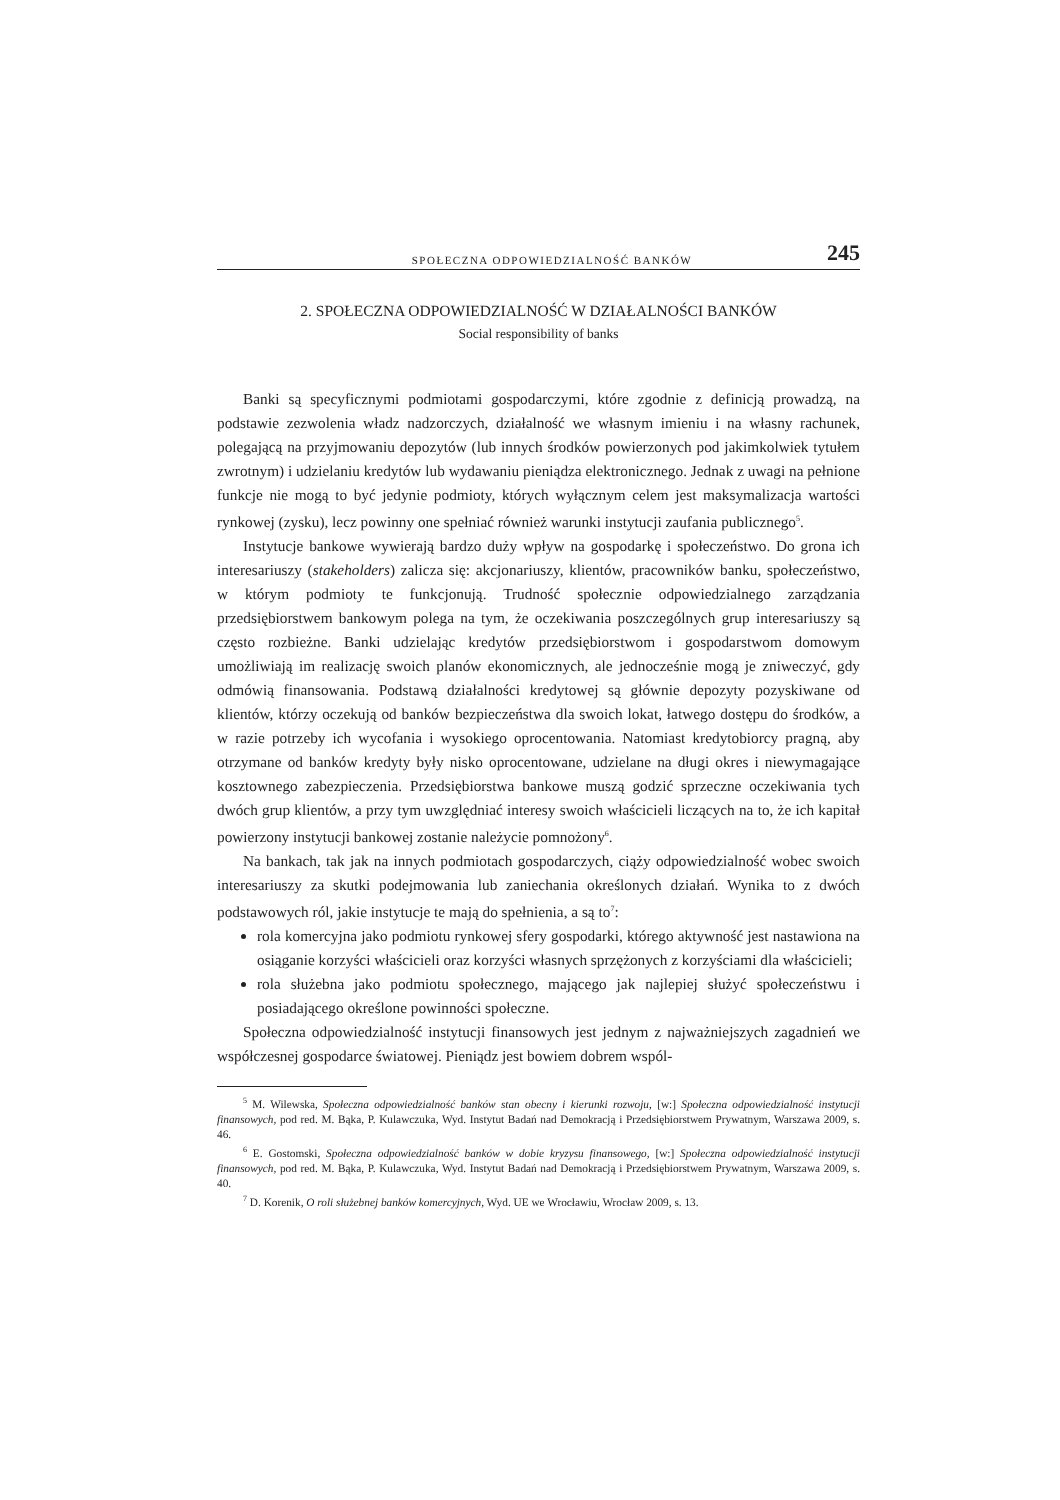SPOŁECZNA ODPOWIEDZIALNOŚĆ BANKÓW 245
2. SPOŁECZNA ODPOWIEDZIALNOŚĆ W DZIAŁALNOŚCI BANKÓW
Social responsibility of banks
Banki są specyficznymi podmiotami gospodarczymi, które zgodnie z definicją prowadzą, na podstawie zezwolenia władz nadzorczych, działalność we własnym imieniu i na własny rachunek, polegającą na przyjmowaniu depozytów (lub innych środków powierzonych pod jakimkolwiek tytułem zwrotnym) i udzielaniu kredytów lub wydawaniu pieniądza elektronicznego. Jednak z uwagi na pełnione funkcje nie mogą to być jedynie podmioty, których wyłącznym celem jest maksymalizacja wartości rynkowej (zysku), lecz powinny one spełniać również warunki instytucji zaufania publicznego<sup>5</sup>.
Instytucje bankowe wywierają bardzo duży wpływ na gospodarkę i społeczeństwo. Do grona ich interesariuszy (stakeholders) zalicza się: akcjonariuszy, klientów, pracowników banku, społeczeństwo, w którym podmioty te funkcjonują. Trudność społecznie odpowiedzialnego zarządzania przedsiębiorstwem bankowym polega na tym, że oczekiwania poszczególnych grup interesariuszy są często rozbieżne. Banki udzielając kredytów przedsiębiorstwom i gospodarstwom domowym umożliwiają im realizację swoich planów ekonomicznych, ale jednocześnie mogą je zniweczyć, gdy odmówią finansowania. Podstawą działalności kredytowej są głównie depozyty pozyskiwane od klientów, którzy oczekują od banków bezpieczeństwa dla swoich lokat, łatwego dostępu do środków, a w razie potrzeby ich wycofania i wysokiego oprocentowania. Natomiast kredytobiorcy pragną, aby otrzymane od banków kredyty były nisko oprocentowane, udzielane na długi okres i niewymagające kosztownego zabezpieczenia. Przedsiębiorstwa bankowe muszą godzić sprzeczne oczekiwania tych dwóch grup klientów, a przy tym uwzględniać interesy swoich właścicieli liczących na to, że ich kapitał powierzony instytucji bankowej zostanie należycie pomnożony<sup>6</sup>.
Na bankach, tak jak na innych podmiotach gospodarczych, ciąży odpowiedzialność wobec swoich interesariuszy za skutki podejmowania lub zaniechania określonych działań. Wynika to z dwóch podstawowych ról, jakie instytucje te mają do spełnienia, a są to<sup>7</sup>:
rola komercyjna jako podmiotu rynkowej sfery gospodarki, którego aktywność jest nastawiona na osiąganie korzyści właścicieli oraz korzyści własnych sprzężonych z korzyściami dla właścicieli;
rola służebna jako podmiotu społecznego, mającego jak najlepiej służyć społeczeństwu i posiadającego określone powinności społeczne.
Społeczna odpowiedzialność instytucji finansowych jest jednym z najważniejszych zagadnień we współczesnej gospodarce światowej. Pieniądz jest bowiem dobrem wspól-
<sup>5</sup> M. Wilewska, Społeczna odpowiedzialność banków stan obecny i kierunki rozwoju, [w:] Społeczna odpowiedzialność instytucji finansowych, pod red. M. Bąka, P. Kulawczuka, Wyd. Instytut Badań nad Demokracją i Przedsiębiorstwem Prywatnym, Warszawa 2009, s. 46.
<sup>6</sup> E. Gostomski, Społeczna odpowiedzialność banków w dobie kryzysu finansowego, [w:] Społeczna odpowiedzialność instytucji finansowych, pod red. M. Bąka, P. Kulawczuka, Wyd. Instytut Badań nad Demokracją i Przedsiębiorstwem Prywatnym, Warszawa 2009, s. 40.
<sup>7</sup> D. Korenik, O roli służebnej banków komercyjnych, Wyd. UE we Wrocławiu, Wrocław 2009, s. 13.